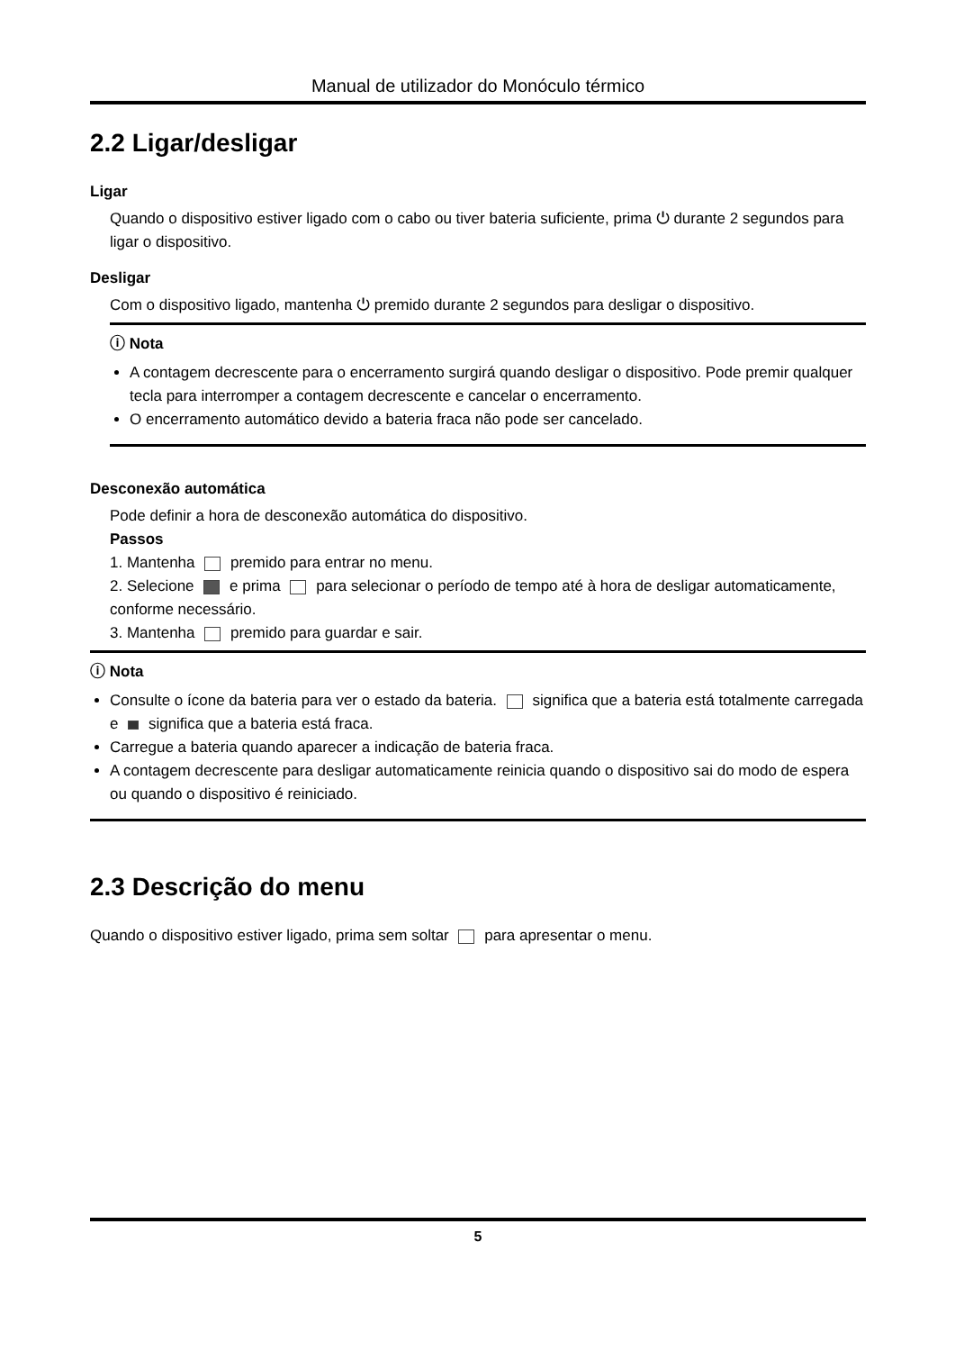Manual de utilizador do Monóculo térmico
2.2 Ligar/desligar
Ligar
Quando o dispositivo estiver ligado com o cabo ou tiver bateria suficiente, prima ⏻ durante 2 segundos para ligar o dispositivo.
Desligar
Com o dispositivo ligado, mantenha ⏻ premido durante 2 segundos para desligar o dispositivo.
ⓘ Nota
A contagem decrescente para o encerramento surgirá quando desligar o dispositivo. Pode premir qualquer tecla para interromper a contagem decrescente e cancelar o encerramento.
O encerramento automático devido a bateria fraca não pode ser cancelado.
Desconexão automática
Pode definir a hora de desconexão automática do dispositivo.
Passos
1. Mantenha premido para entrar no menu.
2. Selecione e prima para selecionar o período de tempo até à hora de desligar automaticamente, conforme necessário.
3. Mantenha premido para guardar e sair.
ⓘ Nota
Consulte o ícone da bateria para ver o estado da bateria. significa que a bateria está totalmente carregada e significa que a bateria está fraca.
Carregue a bateria quando aparecer a indicação de bateria fraca.
A contagem decrescente para desligar automaticamente reinicia quando o dispositivo sai do modo de espera ou quando o dispositivo é reiniciado.
2.3 Descrição do menu
Quando o dispositivo estiver ligado, prima sem soltar para apresentar o menu.
5